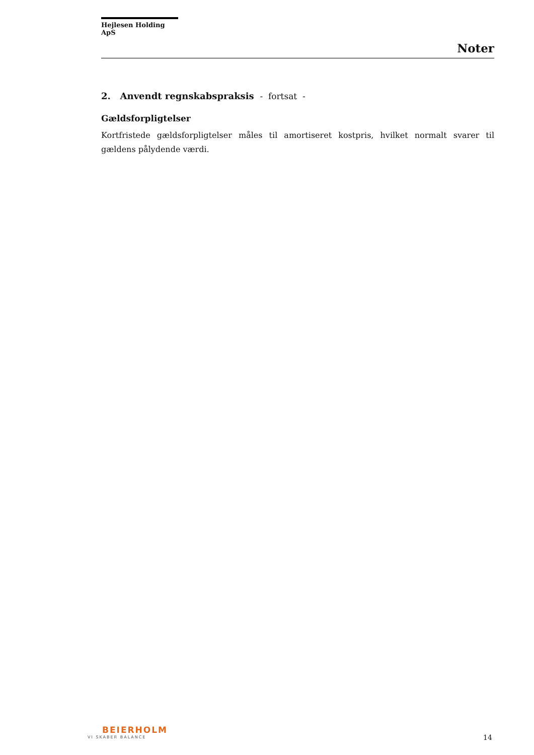Hejlesen Holding ApS
Noter
2. Anvendt regnskabspraksis - fortsat -
Gældsforpligtelser
Kortfristede gældsforpligtelser måles til amortiseret kostpris, hvilket normalt svarer til gældens pålydende værdi.
BEIERHOLM
VI SKABER BALANCE
14